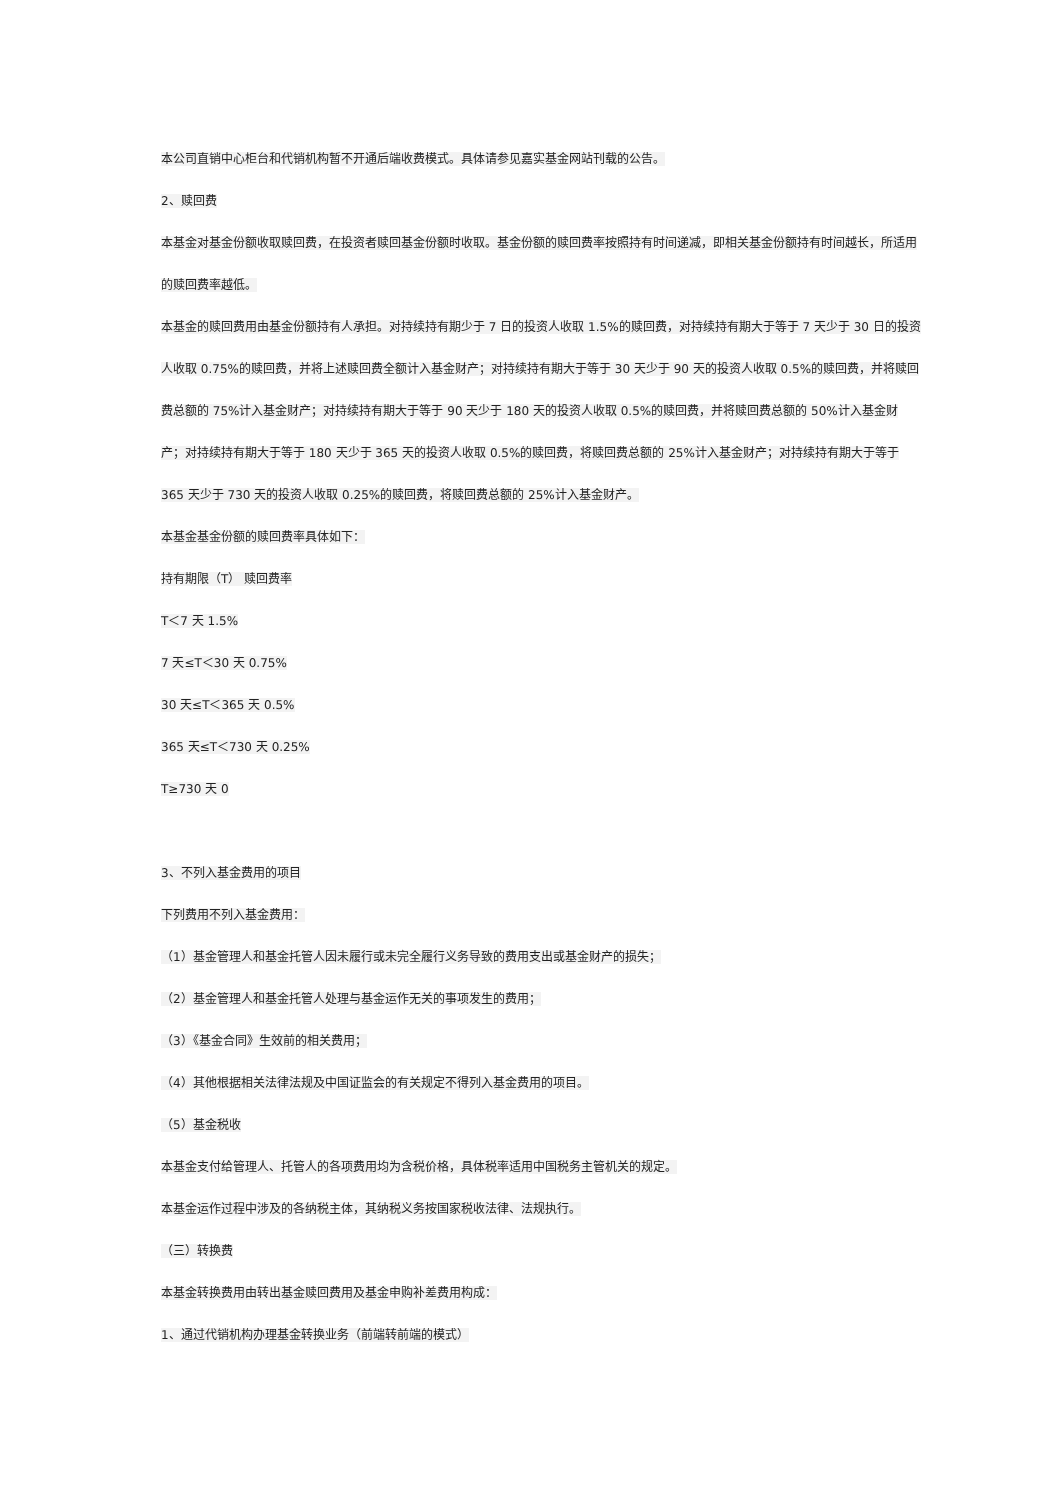本公司直销中心柜台和代销机构暂不开通后端收费模式。具体请参见嘉实基金网站刊载的公告。
2、赎回费
本基金对基金份额收取赎回费，在投资者赎回基金份额时收取。基金份额的赎回费率按照持有时间递减，即相关基金份额持有时间越长，所适用的赎回费率越低。
本基金的赎回费用由基金份额持有人承担。对持续持有期少于 7 日的投资人收取 1.5%的赎回费，对持续持有期大于等于 7 天少于 30 日的投资人收取 0.75%的赎回费，并将上述赎回费全额计入基金财产；对持续持有期大于等于 30 天少于 90 天的投资人收取 0.5%的赎回费，并将赎回费总额的 75%计入基金财产；对持续持有期大于等于 90 天少于 180 天的投资人收取 0.5%的赎回费，并将赎回费总额的 50%计入基金财产；对持续持有期大于等于 180 天少于 365 天的投资人收取 0.5%的赎回费，将赎回费总额的 25%计入基金财产；对持续持有期大于等于 365 天少于 730 天的投资人收取 0.25%的赎回费，将赎回费总额的 25%计入基金财产。
本基金基金份额的赎回费率具体如下：
持有期限（T） 赎回费率
T＜7 天 1.5%
7 天≤T＜30 天 0.75%
30 天≤T＜365 天 0.5%
365 天≤T＜730 天 0.25%
T≥730 天 0
3、不列入基金费用的项目
下列费用不列入基金费用：
（1）基金管理人和基金托管人因未履行或未完全履行义务导致的费用支出或基金财产的损失；
（2）基金管理人和基金托管人处理与基金运作无关的事项发生的费用；
（3）《基金合同》生效前的相关费用；
（4）其他根据相关法律法规及中国证监会的有关规定不得列入基金费用的项目。
（5）基金税收
本基金支付给管理人、托管人的各项费用均为含税价格，具体税率适用中国税务主管机关的规定。
本基金运作过程中涉及的各纳税主体，其纳税义务按国家税收法律、法规执行。
（三）转换费
本基金转换费用由转出基金赎回费用及基金申购补差费用构成：
1、通过代销机构办理基金转换业务（前端转前端的模式）